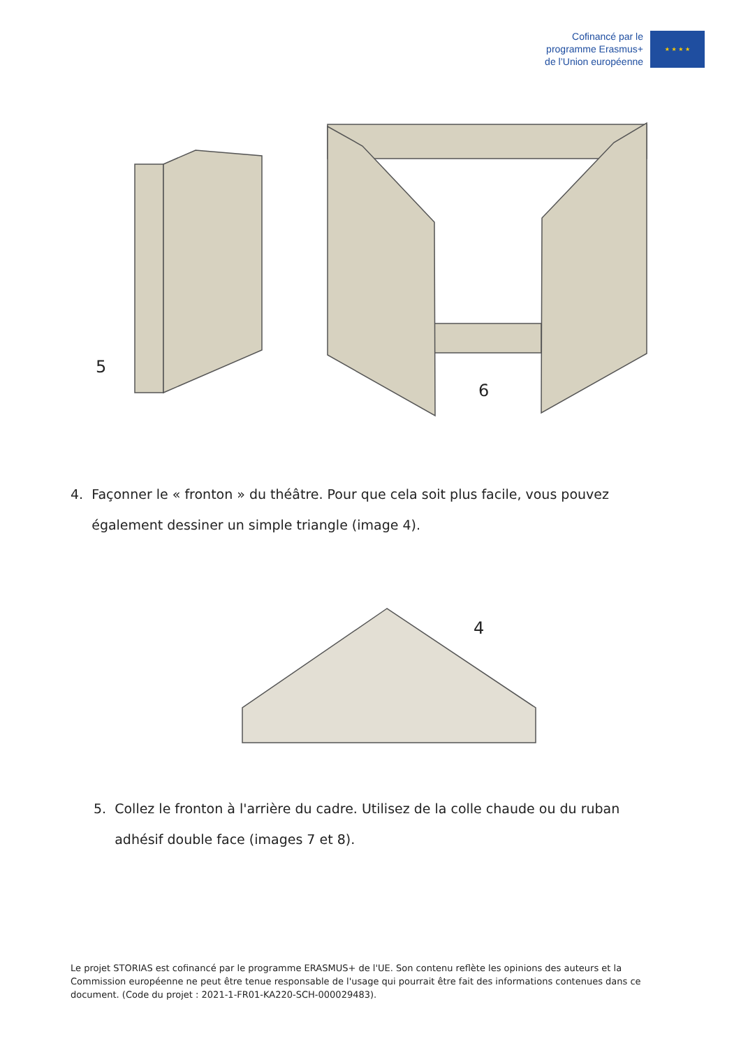Cofinancé par le
programme Erasmus+
de l’Union européenne
★ ★ ★ ★
5
6
4
4. Façonner le « fronton » du théâtre. Pour que cela soit plus facile, vous pouvez
également dessiner un simple triangle (image 4).
5. Collez le fronton à l'arrière du cadre. Utilisez de la colle chaude ou du ruban
adhésif double face (images 7 et 8).
Le projet STORIAS est cofinancé par le programme ERASMUS+ de l'UE. Son contenu reflète les opinions des auteurs et la Commission européenne ne peut être tenue responsable de l'usage qui pourrait être fait des informations contenues dans ce document. (Code du projet : 2021-1-FR01-KA220-SCH-000029483).